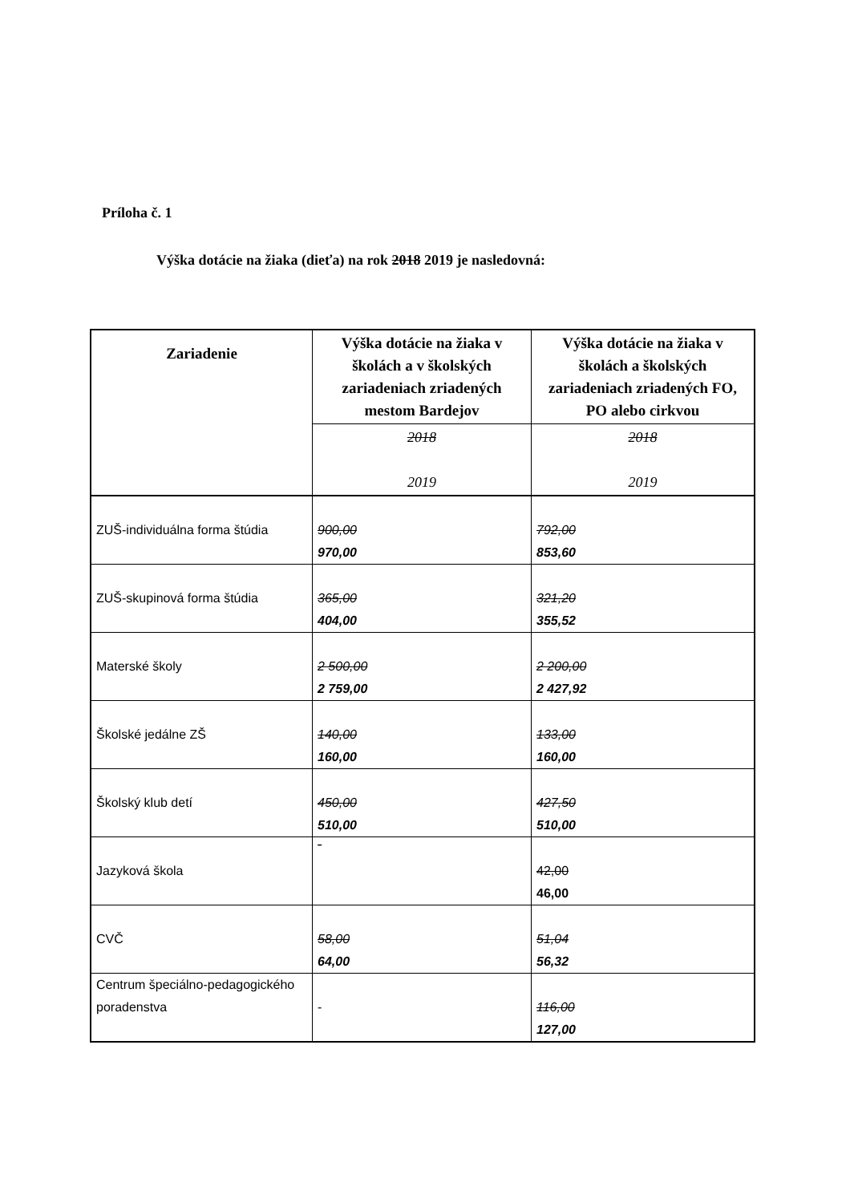Príloha č. 1
Výška dotácie na žiaka (dieťa) na rok 2018 2019 je nasledovná:
| Zariadenie | Výška dotácie na žiaka v školách a v školských zariadeniach zriadených mestom Bardejov | Výška dotácie na žiaka v školách a školských zariadeniach zriadených FO, PO alebo cirkvou |
| --- | --- | --- |
| | 2018 2019 | 2018 2019 |
| ZUŠ-individuálna forma štúdia | 900,00 970,00 | 792,00 853,60 |
| ZUŠ-skupinová forma štúdia | 365,00 404,00 | 321,20 355,52 |
| Materské školy | 2 500,00 2 759,00 | 2 200,00 2 427,92 |
| Školské jedálne ZŠ | 140,00 160,00 | 133,00 160,00 |
| Školský klub detí | 450,00 510,00 | 427,50 510,00 |
| Jazyková škola | - | 42,00 46,00 |
| CVČ | 58,00 64,00 | 51,04 56,32 |
| Centrum špeciálno-pedagogického poradenstva | - | 116,00 127,00 |